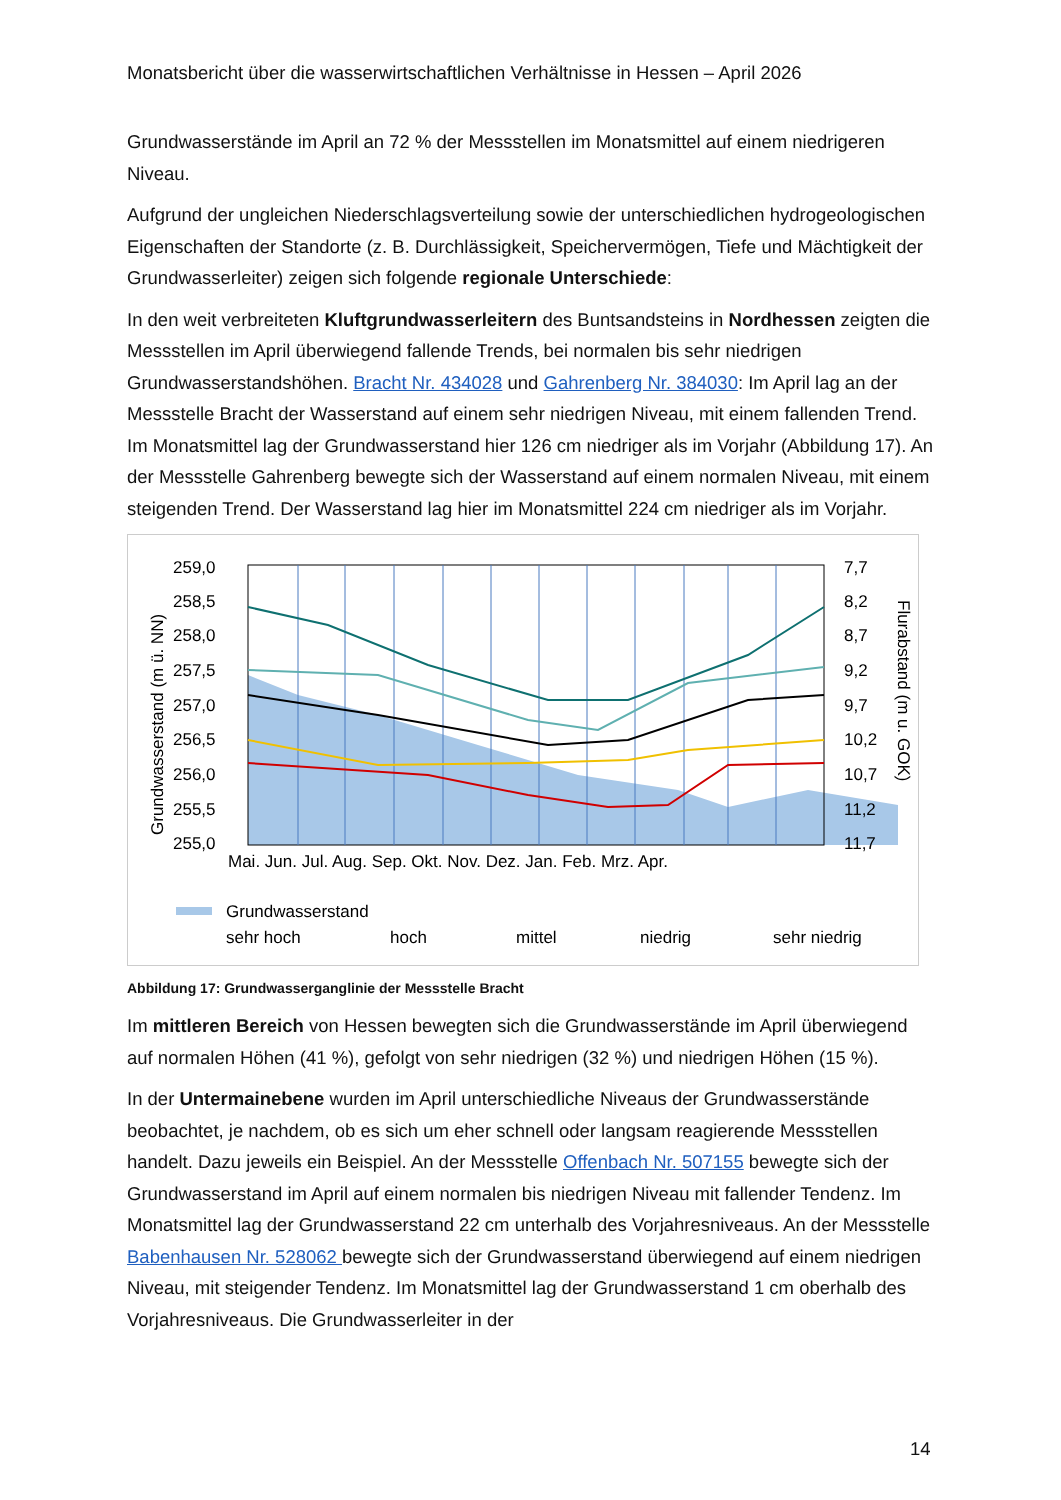Monatsbericht über die wasserwirtschaftlichen Verhältnisse in Hessen – April 2026
Grundwasserstände im April an 72 % der Messstellen im Monatsmittel auf einem niedrigeren Niveau.
Aufgrund der ungleichen Niederschlagsverteilung sowie der unterschiedlichen hydrogeologischen Eigenschaften der Standorte (z. B. Durchlässigkeit, Speichervermögen, Tiefe und Mächtigkeit der Grundwasserleiter) zeigen sich folgende regionale Unterschiede:
In den weit verbreiteten Kluftgrundwasserleitern des Buntsandsteins in Nordhessen zeigten die Messstellen im April überwiegend fallende Trends, bei normalen bis sehr niedrigen Grundwasserstandshöhen. Bracht Nr. 434028 und Gahrenberg Nr. 384030: Im April lag an der Messstelle Bracht der Wasserstand auf einem sehr niedrigen Niveau, mit einem fallenden Trend. Im Monatsmittel lag der Grundwasserstand hier 126 cm niedriger als im Vorjahr (Abbildung 17). An der Messstelle Gahrenberg bewegte sich der Wasserstand auf einem normalen Niveau, mit einem steigenden Trend. Der Wasserstand lag hier im Monatsmittel 224 cm niedriger als im Vorjahr.
259,0
258,5
258,0
257,5
257,0
256,5
256,0
255,5
255,0
7,7
8,2
8,7
9,2
9,7
10,2
10,7
11,2
11,7
Mai. Jun. Jul. Aug. Sep. Okt. Nov. Dez. Jan. Feb. Mrz. Apr.
Grundwasserstand (m ü. NN)
Flurabstand (m u. GOK)
Grundwasserstand
sehr hoch
hoch
mittel
niedrig
sehr niedrig
Abbildung 17: Grundwasserganglinie der Messstelle Bracht
Im mittleren Bereich von Hessen bewegten sich die Grundwasserstände im April überwiegend auf normalen Höhen (41 %), gefolgt von sehr niedrigen (32 %) und niedrigen Höhen (15 %).
In der Untermainebene wurden im April unterschiedliche Niveaus der Grundwasserstände beobachtet, je nachdem, ob es sich um eher schnell oder langsam reagierende Messstellen handelt. Dazu jeweils ein Beispiel. An der Messstelle Offenbach Nr. 507155 bewegte sich der Grundwasserstand im April auf einem normalen bis niedrigen Niveau mit fallender Tendenz. Im Monatsmittel lag der Grundwasserstand 22 cm unterhalb des Vorjahresniveaus. An der Messstelle Babenhausen Nr. 528062 bewegte sich der Grundwasserstand überwiegend auf einem niedrigen Niveau, mit steigender Tendenz. Im Monatsmittel lag der Grundwasserstand 1 cm oberhalb des Vorjahresniveaus. Die Grundwasserleiter in der
14